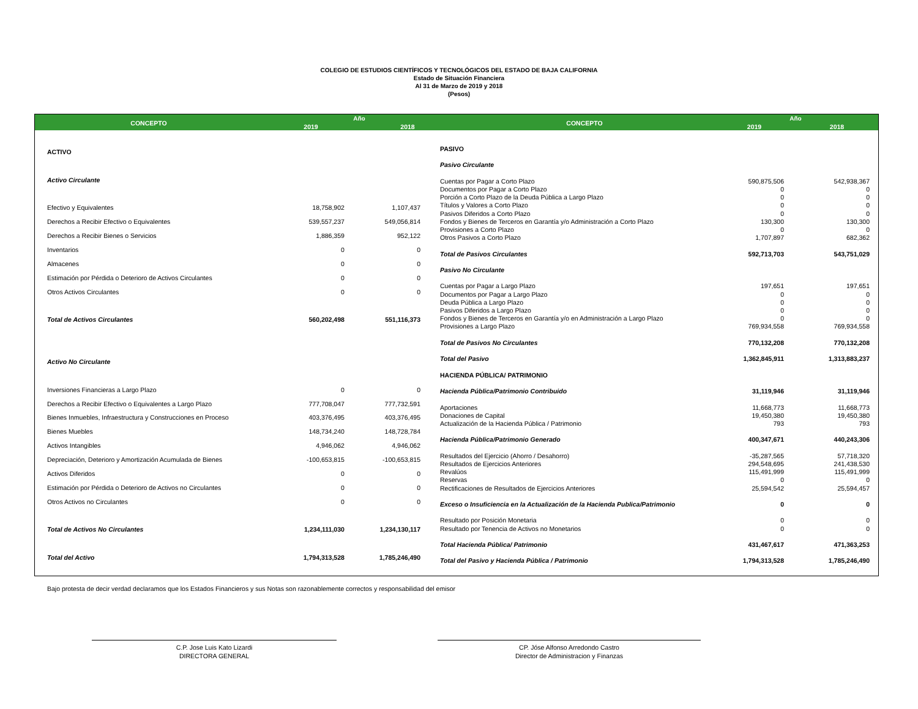COLEGIO DE ESTUDIOS CIENTÍFICOS Y TECNOLÓGICOS DEL ESTADO DE BAJA CALIFORNIA
Estado de Situación Financiera
Al 31 de Marzo de 2019 y 2018
(Pesos)
| CONCEPTO | Año | |
| --- | --- | --- |
| | 2019 | 2018 |
| CONCEPTO | Año | |
| --- | --- | --- |
| | 2019 | 2018 |
| ACTIVO | | |
| Activo Circulante | | |
| Efectivo y Equivalentes | 18,758,902 | 1,107,437 |
| Derechos a Recibir Efectivo o Equivalentes | 539,557,237 | 549,056,814 |
| Derechos a Recibir Bienes o Servicios | 1,886,359 | 952,122 |
| Inventarios | 0 | 0 |
| Almacenes | 0 | 0 |
| Estimación por Pérdida o Deterioro de Activos Circulantes | 0 | 0 |
| Otros Activos Circulantes | 0 | 0 |
| Total de Activos Circulantes | 560,202,498 | 551,116,373 |
| Activo No Circulante | | |
| Inversiones Financieras a Largo Plazo | 0 | 0 |
| Derechos a Recibir Efectivo o Equivalentes a Largo Plazo | 777,708,047 | 777,732,591 |
| Bienes Inmuebles, Infraestructura y Construcciones en Proceso | 403,376,495 | 403,376,495 |
| Bienes Muebles | 148,734,240 | 148,728,784 |
| Activos Intangibles | 4,946,062 | 4,946,062 |
| Depreciación, Deterioro y Amortización Acumulada de Bienes | -100,653,815 | -100,653,815 |
| Activos Diferidos | 0 | 0 |
| Estimación por Pérdida o Deterioro de Activos no Circulantes | 0 | 0 |
| Otros Activos no Circulantes | 0 | 0 |
| Total de Activos No Circulantes | 1,234,111,030 | 1,234,130,117 |
| Total del Activo | 1,794,313,528 | 1,785,246,490 |
| PASIVO | | |
| Pasivo Circulante | | |
| Cuentas por Pagar a Corto Plazo | 590,875,506 | 542,938,367 |
| Documentos por Pagar a Corto Plazo | 0 | 0 |
| Porción a Corto Plazo de la Deuda Pública a Largo Plazo | 0 | 0 |
| Títulos y Valores a Corto Plazo | 0 | 0 |
| Pasivos Diferidos a Corto Plazo | 0 | 0 |
| Fondos y Bienes de Terceros en Garantía y/o Administración a Corto Plazo | 130,300 | 130,300 |
| Provisiones a Corto Plazo | 0 | 0 |
| Otros Pasivos a Corto Plazo | 1,707,897 | 682,362 |
| Total de Pasivos Circulantes | 592,713,703 | 543,751,029 |
| Pasivo No Circulante | | |
| Cuentas por Pagar a Largo Plazo | 197,651 | 197,651 |
| Documentos por Pagar a Largo Plazo | 0 | 0 |
| Deuda Pública a Largo Plazo | 0 | 0 |
| Pasivos Diferidos a Largo Plazo | 0 | 0 |
| Fondos y Bienes de Terceros en Garantía y/o en Administración a Largo Plazo | 0 | 0 |
| Provisiones a Largo Plazo | 769,934,558 | 769,934,558 |
| Total de Pasivos No Circulantes | 770,132,208 | 770,132,208 |
| Total del Pasivo | 1,362,845,911 | 1,313,883,237 |
| HACIENDA PÚBLICA/ PATRIMONIO | | |
| Hacienda Pública/Patrimonio Contribuido | 31,119,946 | 31,119,946 |
| Aportaciones | 11,668,773 | 11,668,773 |
| Donaciones de Capital | 19,450,380 | 19,450,380 |
| Actualización de la Hacienda Pública / Patrimonio | 793 | 793 |
| Hacienda Pública/Patrimonio Generado | 400,347,671 | 440,243,306 |
| Resultados del Ejercicio (Ahorro / Desahorro) | -35,287,565 | 57,718,320 |
| Resultados de Ejercicios Anteriores | 294,548,695 | 241,438,530 |
| Revalúos | 115,491,999 | 115,491,999 |
| Reservas | 0 | 0 |
| Rectificaciones de Resultados de Ejercicios Anteriores | 25,594,542 | 25,594,457 |
| Exceso o Insuficiencia en la Actualización de la Hacienda Publica/Patrimonio | 0 | 0 |
| Resultado por Posición Monetaria | 0 | 0 |
| Resultado por Tenencia de Activos no Monetarios | 0 | 0 |
| Total Hacienda Pública/ Patrimonio | 431,467,617 | 471,363,253 |
| Total del Pasivo y Hacienda Pública / Patrimonio | 1,794,313,528 | 1,785,246,490 |
Bajo protesta de decir verdad declaramos que los Estados Financieros y sus Notas son razonablemente correctos y responsabilidad del emisor
C.P. Jose Luis Kato Lizardi
DIRECTORA GENERAL
CP. Jóse Alfonso Arredondo Castro
Director de Administracion y Finanzas